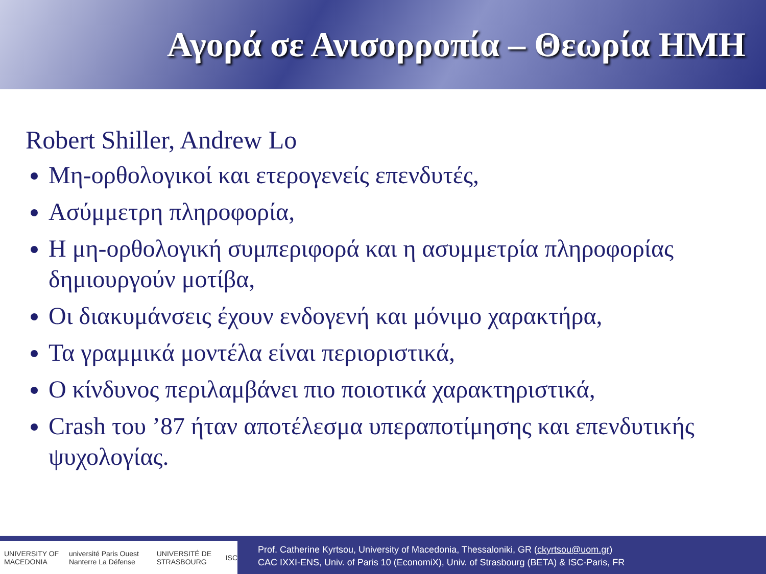Αγορά σε Ανισορροπία – Θεωρία ΗΜΗ
Robert Shiller, Andrew Lo
Μη-ορθολογικοί και ετερογενείς επενδυτές,
Ασύμμετρη πληροφορία,
Η μη-ορθολογική συμπεριφορά και η ασυμμετρία πληροφορίας δημιουργούν μοτίβα,
Οι διακυμάνσεις έχουν ενδογενή και μόνιμο χαρακτήρα,
Τα γραμμικά μοντέλα είναι περιοριστικά,
Ο κίνδυνος περιλαμβάνει πιο ποιοτικά χαρακτηριστικά,
Crash του ’87 ήταν αποτέλεσμα υπεραποτίμησης και επενδυτικής ψυχολογίας.
UNIVERSITY OF MACEDONIA université Paris Ouest Nanterre La Défense UNIVERSITÉ DE STRASBOURG ISC
Prof. Catherine Kyrtsou, University of Macedonia, Thessaloniki, GR (ckyrtsou@uom.gr)
CAC IXXI-ENS, Univ. of Paris 10 (EconomiX), Univ. of Strasbourg (BETA) & ISC-Paris, FR